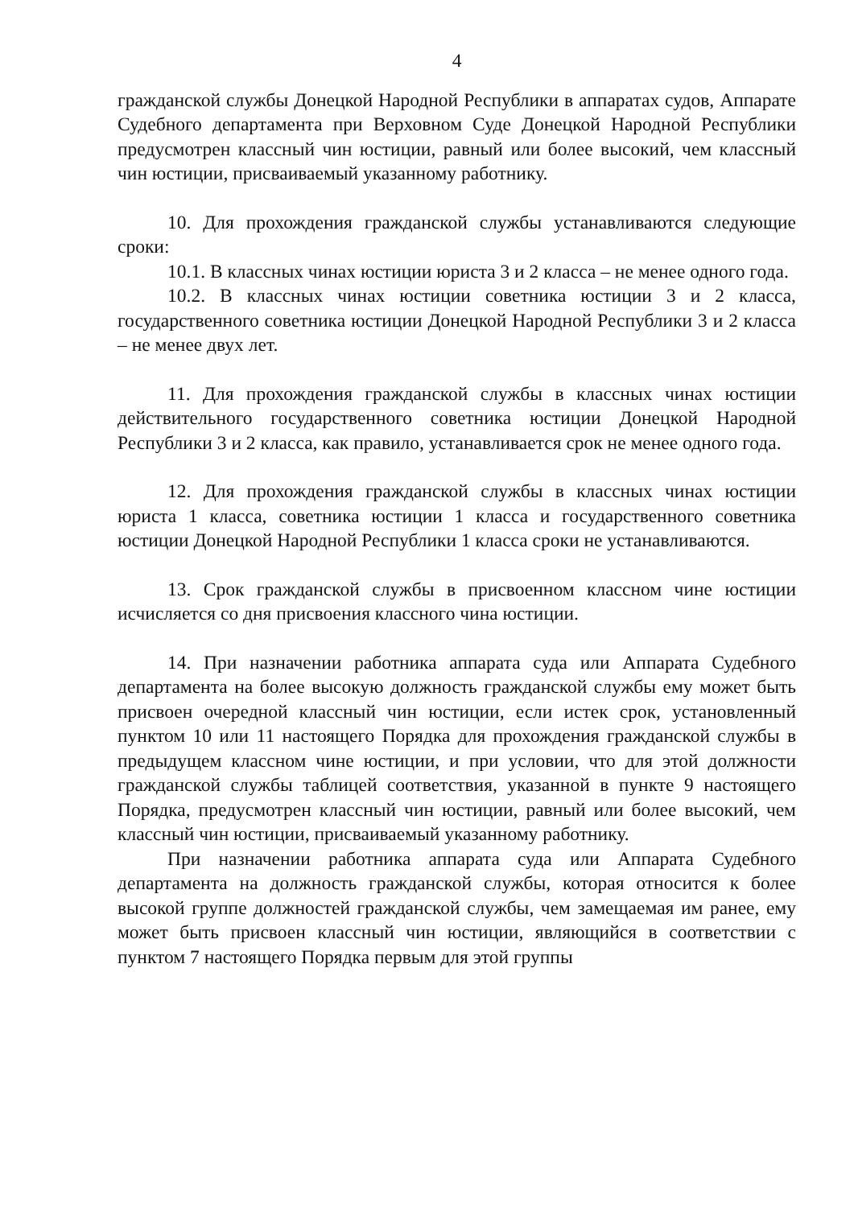4
гражданской службы Донецкой Народной Республики в аппаратах судов, Аппарате Судебного департамента при Верховном Суде Донецкой Народной Республики предусмотрен классный чин юстиции, равный или более высокий, чем классный чин юстиции, присваиваемый указанному работнику.
10. Для прохождения гражданской службы устанавливаются следующие сроки:
10.1. В классных чинах юстиции юриста 3 и 2 класса – не менее одного года.
10.2. В классных чинах юстиции советника юстиции 3 и 2 класса, государственного советника юстиции Донецкой Народной Республики 3 и 2 класса – не менее двух лет.
11. Для прохождения гражданской службы в классных чинах юстиции действительного государственного советника юстиции Донецкой Народной Республики 3 и 2 класса, как правило, устанавливается срок не менее одного года.
12. Для прохождения гражданской службы в классных чинах юстиции юриста 1 класса, советника юстиции 1 класса и государственного советника юстиции Донецкой Народной Республики 1 класса сроки не устанавливаются.
13. Срок гражданской службы в присвоенном классном чине юстиции исчисляется со дня присвоения классного чина юстиции.
14. При назначении работника аппарата суда или Аппарата Судебного департамента на более высокую должность гражданской службы ему может быть присвоен очередной классный чин юстиции, если истек срок, установленный пунктом 10 или 11 настоящего Порядка для прохождения гражданской службы в предыдущем классном чине юстиции, и при условии, что для этой должности гражданской службы таблицей соответствия, указанной в пункте 9 настоящего Порядка, предусмотрен классный чин юстиции, равный или более высокий, чем классный чин юстиции, присваиваемый указанному работнику.
При назначении работника аппарата суда или Аппарата Судебного департамента на должность гражданской службы, которая относится к более высокой группе должностей гражданской службы, чем замещаемая им ранее, ему может быть присвоен классный чин юстиции, являющийся в соответствии с пунктом 7 настоящего Порядка первым для этой группы